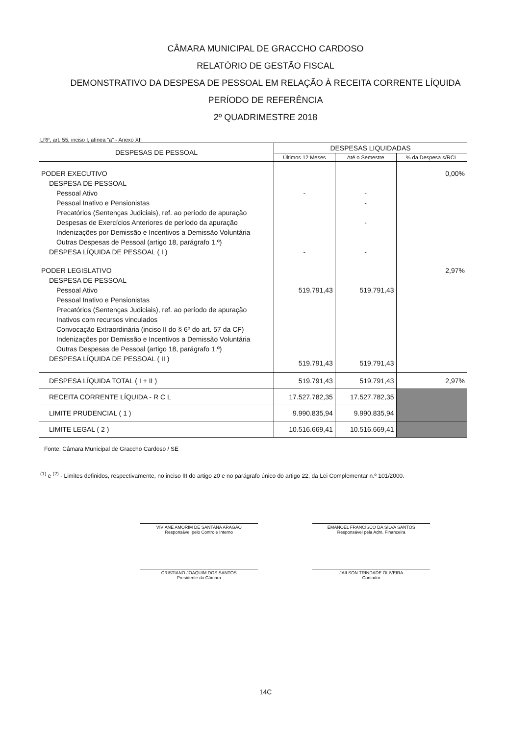CÂMARA MUNICIPAL DE GRACCHO CARDOSO
RELATÓRIO DE GESTÃO FISCAL
DEMONSTRATIVO DA DESPESA DE PESSOAL EM RELAÇÃO À RECEITA CORRENTE LÍQUIDA
PERÍODO DE REFERÊNCIA
2º QUADRIMESTRE 2018
LRF, art. 55, inciso I, alínea "a" - Anexo XII
| DESPESAS DE PESSOAL | DESPESAS LIQUIDADAS | | |
| --- | --- | --- | --- |
| | Últimos 12 Meses | Até o Semestre | % da Despesa s/RCL |
| PODER EXECUTIVO | | | 0,00% |
| DESPESA DE PESSOAL | | | |
| Pessoal Ativo | - | - | |
| Pessoal Inativo e Pensionistas | | - | |
| Precatórios (Sentenças Judiciais), ref. ao período de apuração | | | |
| Despesas de Exercícios Anteriores de período da apuração | | - | |
| Indenizações por Demissão e Incentivos a Demissão Voluntária | | | |
| Outras Despesas de Pessoal (artigo 18, parágrafo 1.º) | | | |
| DESPESA LÍQUIDA DE PESSOAL ( I ) | - | - | |
| PODER LEGISLATIVO | | | 2,97% |
| DESPESA DE PESSOAL | | | |
| Pessoal Ativo | 519.791,43 | 519.791,43 | |
| Pessoal Inativo e Pensionistas | | | |
| Precatórios (Sentenças Judiciais), ref. ao período de apuração | | | |
| Inativos com recursos vinculados | | | |
| Convocação Extraordinária (inciso II do § 6º do art. 57 da CF) | | | |
| Indenizações por Demissão e Incentivos a Demissão Voluntária | | | |
| Outras Despesas de Pessoal (artigo 18, parágrafo 1.º) | | | |
| DESPESA LÍQUIDA DE PESSOAL ( II ) | 519.791,43 | 519.791,43 | |
| DESPESA LÍQUIDA TOTAL ( I + II ) | 519.791,43 | 519.791,43 | 2,97% |
| RECEITA CORRENTE LÍQUIDA - R C L | 17.527.782,35 | 17.527.782,35 | |
| LIMITE PRUDENCIAL ( 1 ) | 9.990.835,94 | 9.990.835,94 | |
| LIMITE LEGAL ( 2 ) | 10.516.669,41 | 10.516.669,41 | |
Fonte: Câmara Municipal de Graccho Cardoso / SE
<sup>(1)</sup> e <sup>(2)</sup> - Limites definidos, respectivamente, no inciso III do artigo 20 e no parágrafo único do artigo 22, da Lei Complementar n.º 101/2000.
VIVIANE AMORIM DE SANTANA ARAGÃO
Responsável pelo Controle Interno
EMANOEL FRANCISCO DA SILVA SANTOS
Responsável pela Adm. Financeira
CRISTIANO JOAQUIM DOS SANTOS
Presidente da Câmara
JAILSON TRINDADE OLIVEIRA
Contador
14C